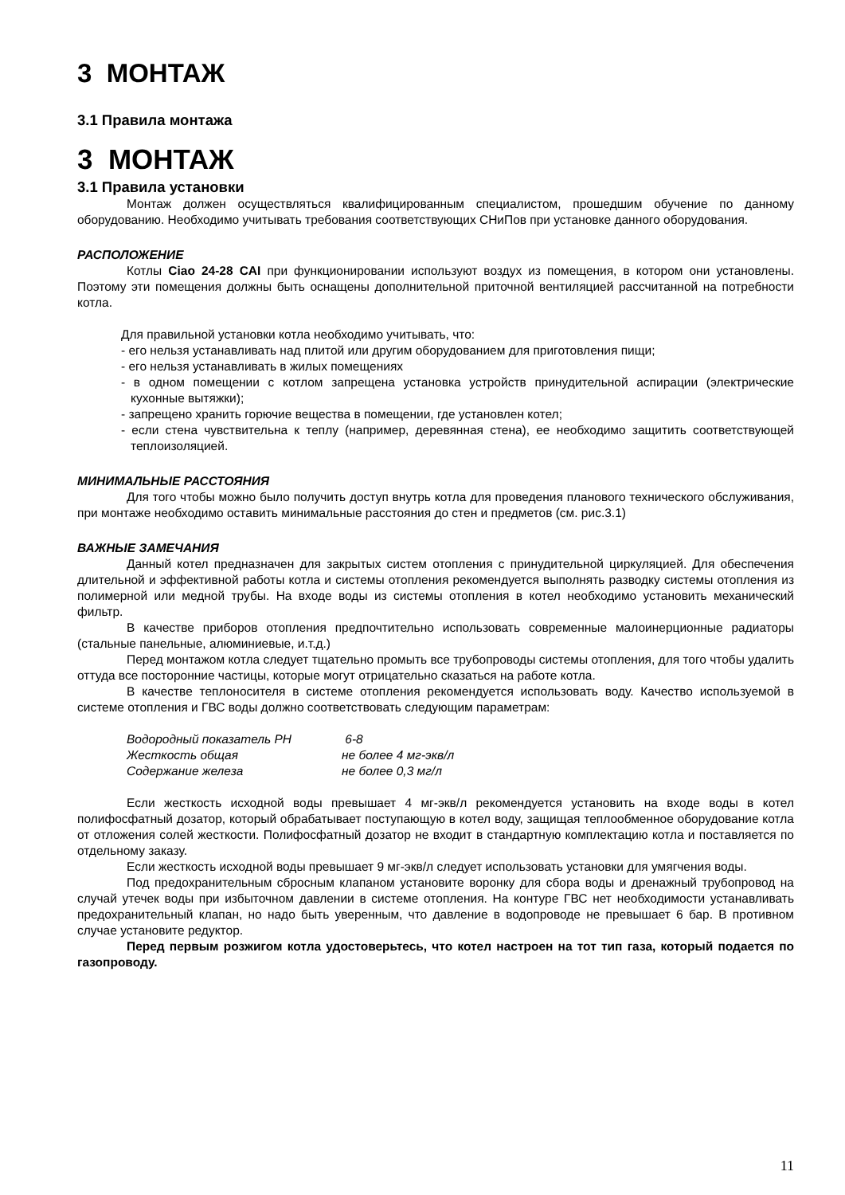3 МОНТАЖ
3.1 Правила монтажа
3 МОНТАЖ
3.1 Правила установки
Монтаж должен осуществляться квалифицированным специалистом, прошедшим обучение по данному оборудованию. Необходимо учитывать требования соответствующих СНиПов при установке данного оборудования.
РАСПОЛОЖЕНИЕ
Котлы Ciao 24-28 CAI при функционировании используют воздух из помещения, в котором они установлены. Поэтому эти помещения должны быть оснащены дополнительной приточной вентиляцией рассчитанной на потребности котла.
Для правильной установки котла необходимо учитывать, что:
- его нельзя устанавливать над плитой или другим оборудованием для приготовления пищи;
- его нельзя устанавливать в жилых помещениях
- в одном помещении с котлом запрещена установка устройств принудительной аспирации (электрические кухонные вытяжки);
- запрещено хранить горючие вещества в помещении, где установлен котел;
- если стена чувствительна к теплу (например, деревянная стена), ее необходимо защитить соответствующей теплоизоляцией.
МИНИМАЛЬНЫЕ РАССТОЯНИЯ
Для того чтобы можно было получить доступ внутрь котла для проведения планового технического обслуживания, при монтаже необходимо оставить минимальные расстояния до стен и предметов (см. рис.3.1)
ВАЖНЫЕ ЗАМЕЧАНИЯ
Данный котел предназначен для закрытых систем отопления с принудительной циркуляцией. Для обеспечения длительной и эффективной работы котла и системы отопления рекомендуется выполнять разводку системы отопления из полимерной или медной трубы. На входе воды из системы отопления в котел необходимо установить механический фильтр.
В качестве приборов отопления предпочтительно использовать современные малоинерционные радиаторы (стальные панельные, алюминиевые, и.т.д.)
Перед монтажом котла следует тщательно промыть все трубопроводы системы отопления, для того чтобы удалить оттуда все посторонние частицы, которые могут отрицательно сказаться на работе котла.
В качестве теплоносителя в системе отопления рекомендуется использовать воду. Качество используемой в системе отопления и ГВС воды должно соответствовать следующим параметрам:
Водородный показатель PH 6-8
Жесткость общая не более 4 мг-экв/л
Содержание железа не более 0,3 мг/л
Если жесткость исходной воды превышает 4 мг-экв/л рекомендуется установить на входе воды в котел полифосфатный дозатор, который обрабатывает поступающую в котел воду, защищая теплообменное оборудование котла от отложения солей жесткости. Полифосфатный дозатор не входит в стандартную комплектацию котла и поставляется по отдельному заказу.
Если жесткость исходной воды превышает 9 мг-экв/л следует использовать установки для умягчения воды.
Под предохранительным сбросным клапаном установите воронку для сбора воды и дренажный трубопровод на случай утечек воды при избыточном давлении в системе отопления. На контуре ГВС нет необходимости устанавливать предохранительный клапан, но надо быть уверенным, что давление в водопроводе не превышает 6 бар. В противном случае установите редуктор.
Перед первым розжигом котла удостоверьтесь, что котел настроен на тот тип газа, который подается по газопроводу.
11